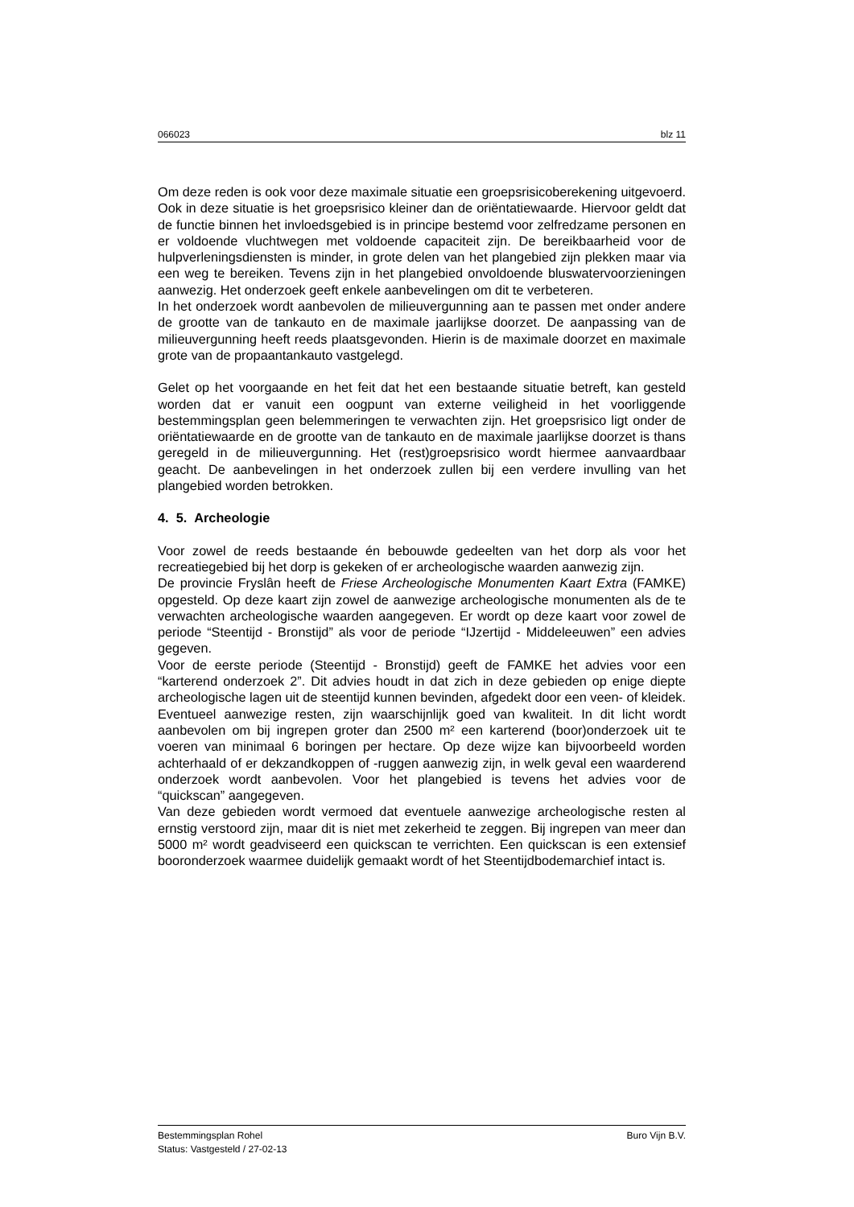066023 blz 11
Om deze reden is ook voor deze maximale situatie een groepsrisicoberekening uitgevoerd. Ook in deze situatie is het groepsrisico kleiner dan de oriëntatiewaarde. Hiervoor geldt dat de functie binnen het invloedsgebied is in principe bestemd voor zelfredzame personen en er voldoende vluchtwegen met voldoende capaciteit zijn. De bereikbaarheid voor de hulpverleningsdiensten is minder, in grote delen van het plangebied zijn plekken maar via een weg te bereiken. Tevens zijn in het plangebied onvoldoende bluswatervoorzieningen aanwezig. Het onderzoek geeft enkele aanbevelingen om dit te verbeteren.
In het onderzoek wordt aanbevolen de milieuvergunning aan te passen met onder andere de grootte van de tankauto en de maximale jaarlijkse doorzet. De aanpassing van de milieuvergunning heeft reeds plaatsgevonden. Hierin is de maximale doorzet en maximale grote van de propaantankauto vastgelegd.
Gelet op het voorgaande en het feit dat het een bestaande situatie betreft, kan gesteld worden dat er vanuit een oogpunt van externe veiligheid in het voorliggende bestemmingsplan geen belemmeringen te verwachten zijn. Het groepsrisico ligt onder de oriëntatiewaarde en de grootte van de tankauto en de maximale jaarlijkse doorzet is thans geregeld in de milieuvergunning. Het (rest)groepsrisico wordt hiermee aanvaardbaar geacht. De aanbevelingen in het onderzoek zullen bij een verdere invulling van het plangebied worden betrokken.
4. 5. Archeologie
Voor zowel de reeds bestaande én bebouwde gedeelten van het dorp als voor het recreatiegebied bij het dorp is gekeken of er archeologische waarden aanwezig zijn.
De provincie Fryslân heeft de Friese Archeologische Monumenten Kaart Extra (FAMKE) opgesteld. Op deze kaart zijn zowel de aanwezige archeologische monumenten als de te verwachten archeologische waarden aangegeven. Er wordt op deze kaart voor zowel de periode “Steentijd - Bronstijd” als voor de periode “IJzertijd - Middeleeuwen” een advies gegeven.
Voor de eerste periode (Steentijd - Bronstijd) geeft de FAMKE het advies voor een “karterend onderzoek 2”. Dit advies houdt in dat zich in deze gebieden op enige diepte archeologische lagen uit de steentijd kunnen bevinden, afgedekt door een veen- of kleidek. Eventueel aanwezige resten, zijn waarschijnlijk goed van kwaliteit. In dit licht wordt aanbevolen om bij ingrepen groter dan 2500 m² een karterend (boor)onderzoek uit te voeren van minimaal 6 boringen per hectare. Op deze wijze kan bijvoorbeeld worden achterhaald of er dekzandkoppen of -ruggen aanwezig zijn, in welk geval een waarderend onderzoek wordt aanbevolen. Voor het plangebied is tevens het advies voor de “quickscan” aangegeven.
Van deze gebieden wordt vermoed dat eventuele aanwezige archeologische resten al ernstig verstoord zijn, maar dit is niet met zekerheid te zeggen. Bij ingrepen van meer dan 5000 m² wordt geadviseerd een quickscan te verrichten. Een quickscan is een extensief booronderzoek waarmee duidelijk gemaakt wordt of het Steentijdbodemarchief intact is.
Bestemmingsplan Rohel Buro Vijn B.V.
Status: Vastgesteld / 27-02-13